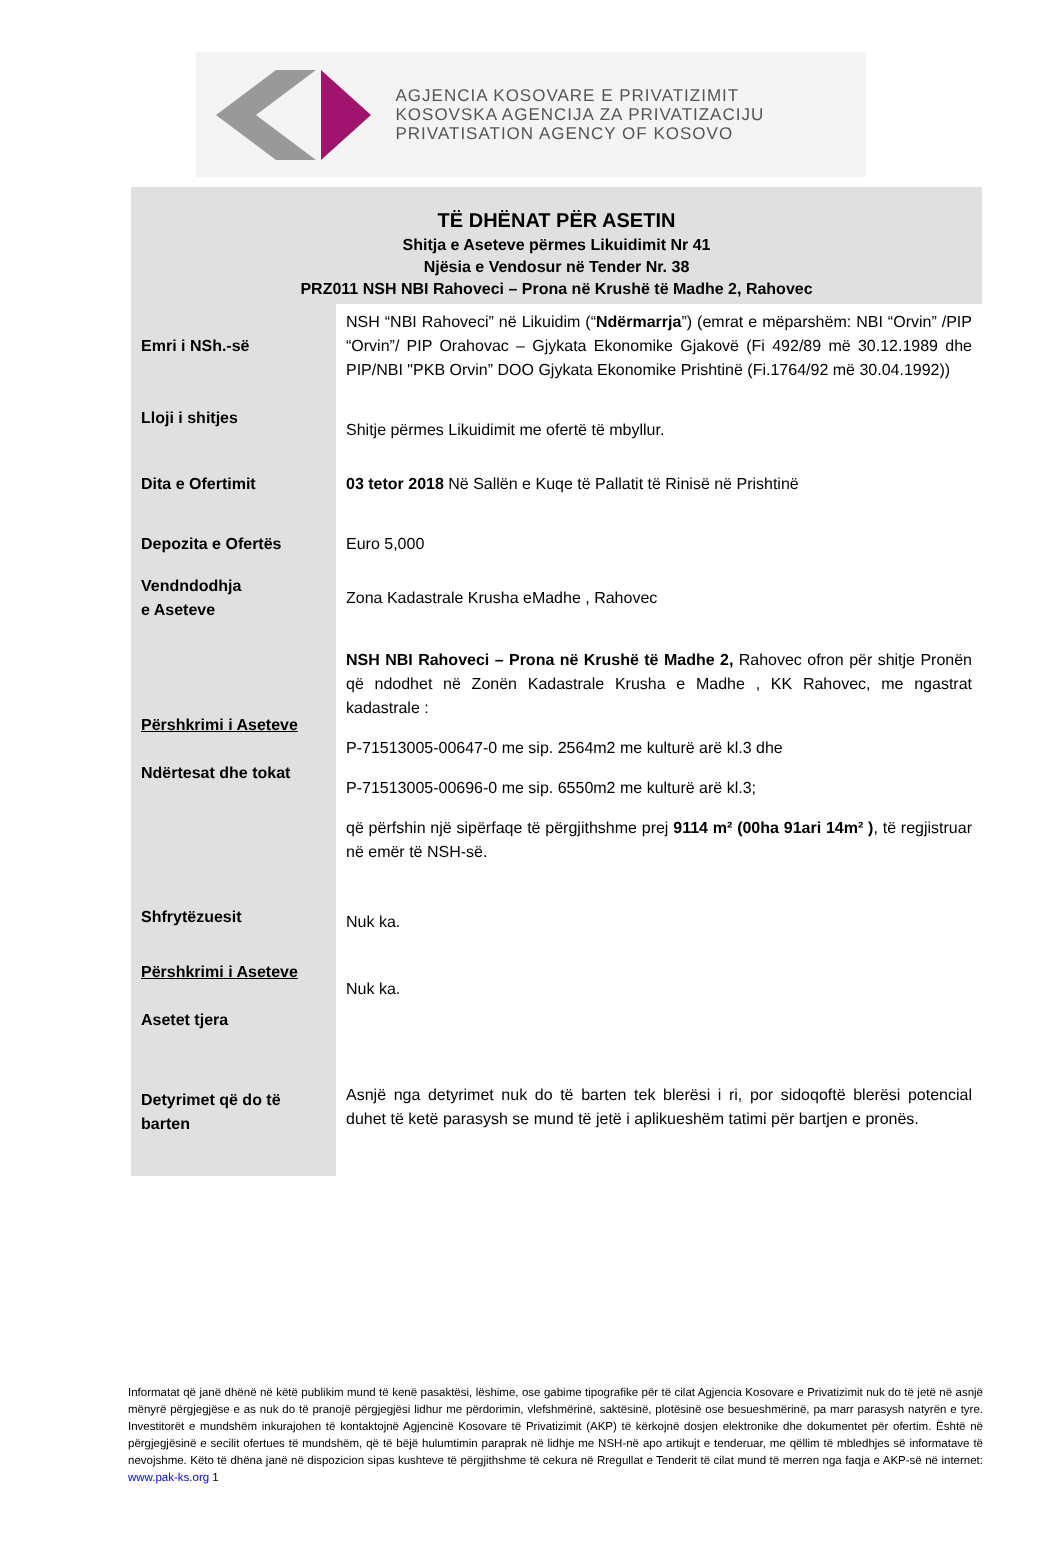AGJENCIA KOSOVARE E PRIVATIZIMIT
KOSOVSKA AGENCIJA ZA PRIVATIZACIJU
PRIVATISATION AGENCY OF KOSOVO
TË DHËNAT PËR ASETIN
Shitja e Aseteve përmes Likuidimit Nr 41
Njësia e Vendosur në Tender Nr. 38
PRZ011 NSH NBI Rahoveci – Prona në Krushë të Madhe 2, Rahovec
| Emri i NSh.-së | NSH “NBI Rahoveci” në Likuidim (“ Ndërmarrja ”) (emrat e mëparshëm: NBI “Orvin” /PIP “Orvin”/ PIP Orahovac – Gjykata Ekonomike Gjakovë (Fi 492/89 më 30.12.1989 dhe PIP/NBI "PKB Orvin” DOO Gjykata Ekonomike Prishtinë (Fi.1764/92 më 30.04.1992)) |
| Lloji i shitjes | Shitje përmes Likuidimit me ofertë të mbyllur. |
| Dita e Ofertimit | 03 tetor 2018 Në Sallën e Kuqe të Pallatit të Rinisë në Prishtinë |
| Depozita e Ofertës | Euro 5,000 |
| Vendndodhja e Aseteve | Zona Kadastrale Krusha eMadhe , Rahovec |
| Përshkrimi i Aseteve Ndërtesat dhe tokat | NSH NBI Rahoveci – Prona në Krushë të Madhe 2, Rahovec ofron për shitje Pronën që ndodhet në Zonën Kadastrale Krusha e Madhe , KK Rahovec, me ngastrat kadastrale : P-71513005-00647-0 me sip. 2564m2 me kulturë arë kl.3 dhe P-71513005-00696-0 me sip. 6550m2 me kulturë arë kl.3; që përfshin një sipërfaqe të përgjithshme prej 9114 m² (00ha 91ari 14m² ) , të regjistruar në emër të NSH-së. |
| Shfrytëzuesit | Nuk ka. |
| Përshkrimi i Aseteve Asetet tjera | Nuk ka. |
| Detyrimet që do të barten | Asnjë nga detyrimet nuk do të barten tek blerësi i ri, por sidoqoftë blerësi potencial duhet të ketë parasysh se mund të jetë i aplikueshëm tatimi për bartjen e pronës. |
Informatat që janë dhënë në këtë publikim mund të kenë pasaktësi, lëshime, ose gabime tipografike për të cilat Agjencia Kosovare e Privatizimit nuk do të jetë në asnjë mënyrë përgjegjëse e as nuk do të pranojë përgjegjësi lidhur me përdorimin, vlefshmërinë, saktësinë, plotësinë ose besueshmërinë, pa marr parasysh natyrën e tyre. Investitorët e mundshëm inkurajohen të kontaktojnë Agjencinë Kosovare të Privatizimit (AKP) të kërkojnë dosjen elektronike dhe dokumentet për ofertim. Është në përgjegjësinë e secilit ofertues të mundshëm, që të bëjë hulumtimin paraprak në lidhje me NSH-në apo artikujt e tenderuar, me qëllim të mbledhjes së informatave të nevojshme. Këto të dhëna janë në dispozicion sipas kushteve të përgjithshme të cekura në Rregullat e Tenderit të cilat mund të merren nga faqja e AKP-së në internet: www.pak-ks.org 1